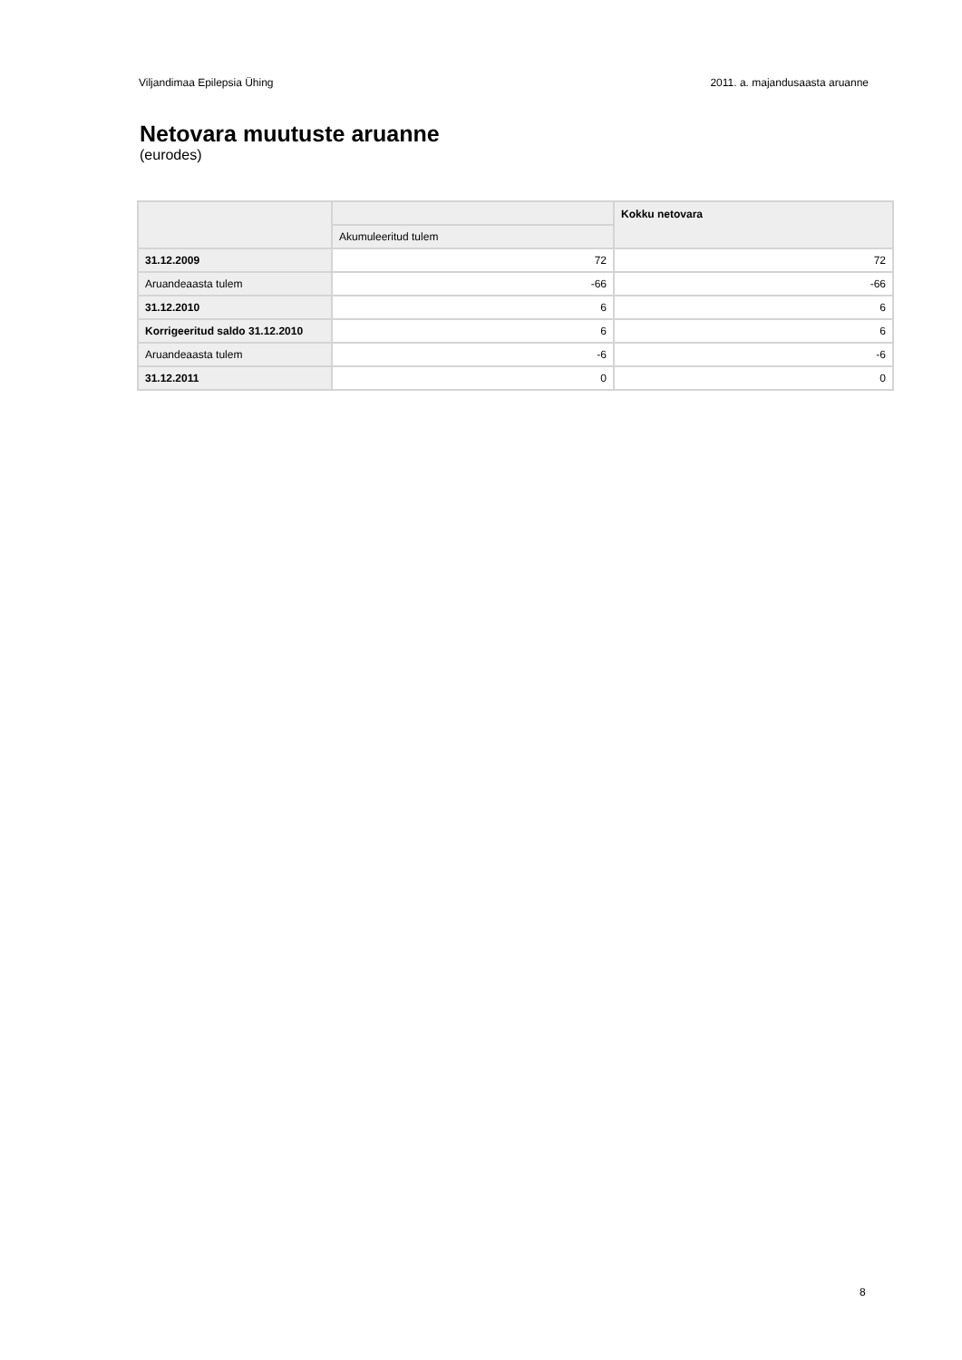Viljandimaa Epilepsia Ühing 2011. a. majandusaasta aruanne
Netovara muutuste aruanne
(eurodes)
| | | Kokku netovara |
| --- | --- | --- |
| | Akumuleeritud tulem | |
| 31.12.2009 | 72 | 72 |
| Aruandeaasta tulem | -66 | -66 |
| 31.12.2010 | 6 | 6 |
| Korrigeeritud saldo 31.12.2010 | 6 | 6 |
| Aruandeaasta tulem | -6 | -6 |
| 31.12.2011 | 0 | 0 |
8